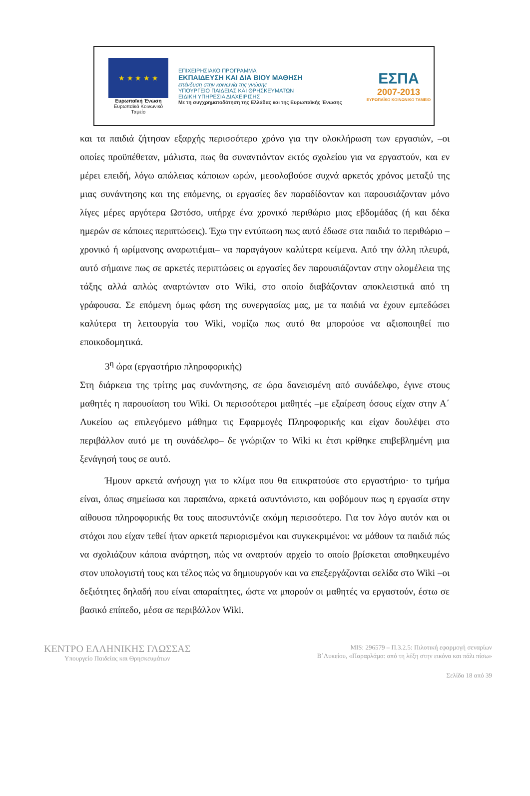★ ★ ★ ★ ★
Ευρωπαϊκή Ένωση
Ευρωπαϊκό Κοινωνικό Ταμείο
ΕΠΙΧΕΙΡΗΣΙΑΚΟ ΠΡΟΓΡΑΜΜΑ
ΕΚΠΑΙΔΕΥΣΗ ΚΑΙ ΔΙΑ ΒΙΟΥ ΜΑΘΗΣΗ
επένδυση στην κοινωνία της γνώσης
ΥΠΟΥΡΓΕΙΟ ΠΑΙΔΕΙΑΣ ΚΑΙ ΘΡΗΣΚΕΥΜΑΤΩΝ
ΕΙΔΙΚΗ ΥΠΗΡΕΣΙΑ ΔΙΑΧΕΙΡΙΣΗΣ
Με τη συγχρηματοδότηση της Ελλάδας και της Ευρωπαϊκής Ένωσης
ΕΣΠΑ
2007-2013
ΕΥΡΩΠΑΪΚΟ ΚΟΙΝΩΝΙΚΟ ΤΑΜΕΙΟ
και τα παιδιά ζήτησαν εξαρχής περισσότερο χρόνο για την ολοκλήρωση των εργασιών, –οι οποίες προϋπέθεταν, μάλιστα, πως θα συναντιόνταν εκτός σχολείου για να εργαστούν, και εν μέρει επειδή, λόγω απώλειας κάποιων ωρών, μεσολαβούσε συχνά αρκετός χρόνος μεταξύ της μιας συνάντησης και της επόμενης, οι εργασίες δεν παραδίδονταν και παρουσιάζονταν μόνο λίγες μέρες αργότερα Ωστόσο, υπήρχε ένα χρονικό περιθώριο μιας εβδομάδας (ή και δέκα ημερών σε κάποιες περιπτώσεις). Έχω την εντύπωση πως αυτό έδωσε στα παιδιά το περιθώριο –χρονικό ή ωρίμανσης αναρωτιέμαι– να παραγάγουν καλύτερα κείμενα. Από την άλλη πλευρά, αυτό σήμαινε πως σε αρκετές περιπτώσεις οι εργασίες δεν παρουσιάζονταν στην ολομέλεια της τάξης αλλά απλώς αναρτώνταν στο Wiki, στο οποίο διαβάζονταν αποκλειστικά από τη γράφουσα. Σε επόμενη όμως φάση της συνεργασίας μας, με τα παιδιά να έχουν εμπεδώσει καλύτερα τη λειτουργία του Wiki, νομίζω πως αυτό θα μπορούσε να αξιοποιηθεί πιο εποικοδομητικά.
3<sup>η</sup> ώρα (εργαστήριο πληροφορικής)
Στη διάρκεια της τρίτης μας συνάντησης, σε ώρα δανεισμένη από συνάδελφο, έγινε στους μαθητές η παρουσίαση του Wiki. Οι περισσότεροι μαθητές –με εξαίρεση όσους είχαν στην Α΄ Λυκείου ως επιλεγόμενο μάθημα τις Εφαρμογές Πληροφορικής και είχαν δουλέψει στο περιβάλλον αυτό με τη συνάδελφο– δε γνώριζαν το Wiki κι έτσι κρίθηκε επιβεβλημένη μια ξενάγησή τους σε αυτό.
Ήμουν αρκετά ανήσυχη για το κλίμα που θα επικρατούσε στο εργαστήριο· το τμήμα είναι, όπως σημείωσα και παραπάνω, αρκετά ασυντόνιστο, και φοβόμουν πως η εργασία στην αίθουσα πληροφορικής θα τους αποσυντόνιζε ακόμη περισσότερο. Για τον λόγο αυτόν και οι στόχοι που είχαν τεθεί ήταν αρκετά περιορισμένοι και συγκεκριμένοι: να μάθουν τα παιδιά πώς να σχολιάζουν κάποια ανάρτηση, πώς να αναρτούν αρχείο το οποίο βρίσκεται αποθηκευμένο στον υπολογιστή τους και τέλος πώς να δημιουργούν και να επεξεργάζονται σελίδα στο Wiki –οι δεξιότητες δηλαδή που είναι απαραίτητες, ώστε να μπορούν οι μαθητές να εργαστούν, έστω σε βασικό επίπεδο, μέσα σε περιβάλλον Wiki.
ΚΕΝΤΡΟ ΕΛΛΗΝΙΚΗΣ ΓΛΩΣΣΑΣ
Υπουργείο Παιδείας και Θρησκευμάτων
MIS: 296579 – Π.3.2.5: Πιλοτική εφαρμογή σεναρίων
Β΄Λυκείου, «Παραρλάμα: από τη λέξη στην εικόνα και πάλι πίσω»
Σελίδα 18 από 39